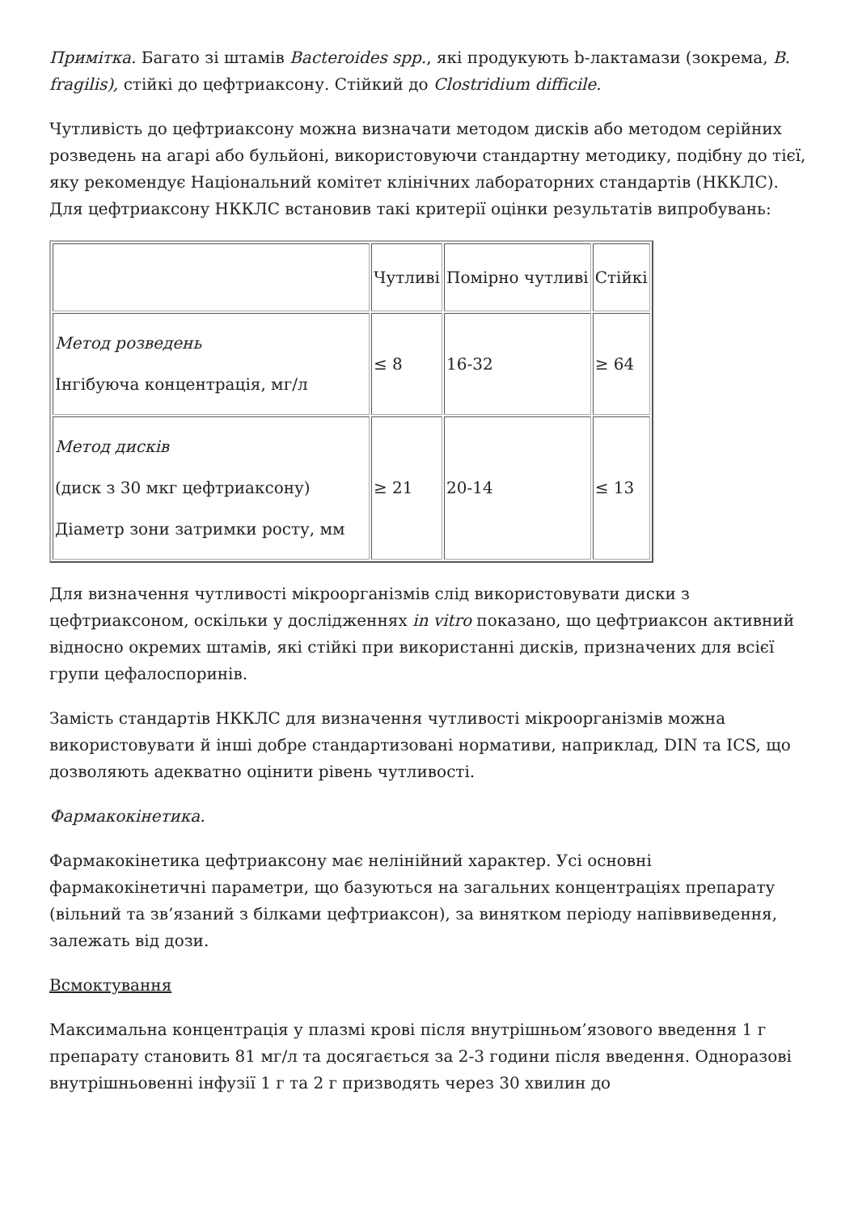Примітка. Багато зі штамів Bacteroides spp., які продукують b-лактамази (зокрема, B. fragilis), стійкі до цефтриаксону. Стійкий до Clostridium difficile.
Чутливість до цефтриаксону можна визначати методом дисків або методом серійних розведень на агарі або бульйоні, використовуючи стандартну методику, подібну до тієї, яку рекомендує Національний комітет клінічних лабораторних стандартів (НККЛС). Для цефтриаксону НККЛС встановив такі критерії оцінки результатів випробувань:
| | Чутливі | Помірно чутливі | Стійкі |
| Метод розведень Інгібуюча концентрація, мг/л | ≤ 8 | 16-32 | ≥ 64 |
| Метод дисків (диск з 30 мкг цефтриаксону) Діаметр зони затримки росту, мм | ≥ 21 | 20-14 | ≤ 13 |
Для визначення чутливості мікроорганізмів слід використовувати диски з цефтриаксоном, оскільки у дослідженнях in vitro показано, що цефтриаксон активний відносно окремих штамів, які стійкі при використанні дисків, призначених для всієї групи цефалоспоринів.
Замість стандартів НККЛС для визначення чутливості мікроорганізмів можна використовувати й інші добре стандартизовані нормативи, наприклад, DIN та ICS, що дозволяють адекватно оцінити рівень чутливості.
Фармакокінетика.
Фармакокінетика цефтриаксону має нелінійний характер. Усі основні фармакокінетичні параметри, що базуються на загальних концентраціях препарату (вільний та зв’язаний з білками цефтриаксон), за винятком періоду напіввиведення, залежать від дози.
Всмоктування
Максимальна концентрація у плазмі крові після внутрішньом’язового введення 1 г препарату становить 81 мг/л та досягається за 2-3 години після введення. Одноразові внутрішньовенні інфузії 1 г та 2 г призводять через 30 хвилин до